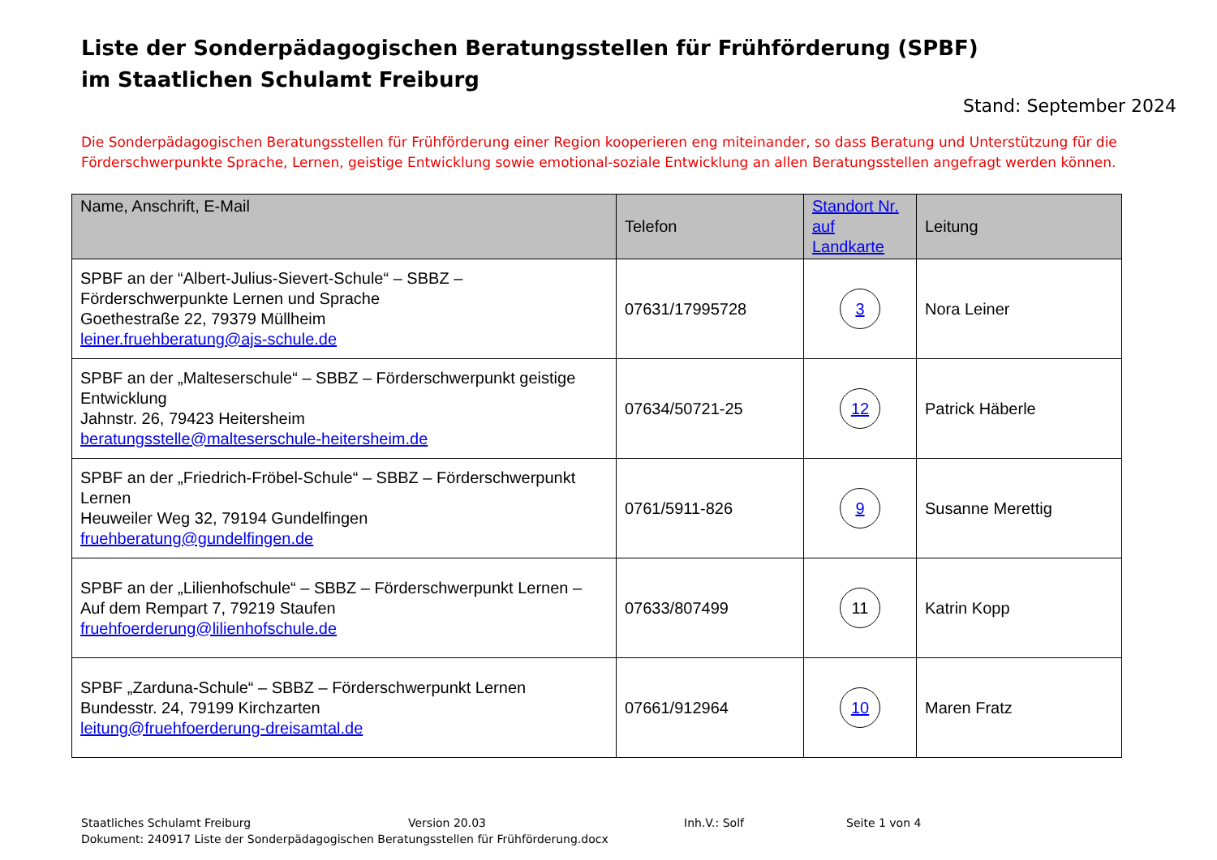Liste der Sonderpädagogischen Beratungsstellen für Frühförderung (SPBF)
im Staatlichen Schulamt Freiburg
Stand: September 2024
Die Sonderpädagogischen Beratungsstellen für Frühförderung einer Region kooperieren eng miteinander, so dass Beratung und Unterstützung für die Förderschwerpunkte Sprache, Lernen, geistige Entwicklung sowie emotional-soziale Entwicklung an allen Beratungsstellen angefragt werden können.
| Name, Anschrift, E-Mail | Telefon | Standort Nr. auf Landkarte | Leitung |
| --- | --- | --- | --- |
| SPBF an der “Albert-Julius-Sievert-Schule“ – SBBZ – Förderschwerpunkte Lernen und Sprache Goethestraße 22, 79379 Müllheim leiner.fruehberatung@ajs-schule.de | 07631/17995728 | 3 | Nora Leiner |
| SPBF an der „Malteserschule“ – SBBZ – Förderschwerpunkt geistige Entwicklung Jahnstr. 26, 79423 Heitersheim beratungsstelle@malteserschule-heitersheim.de | 07634/50721-25 | 12 | Patrick Häberle |
| SPBF an der „Friedrich-Fröbel-Schule“ – SBBZ – Förderschwerpunkt Lernen Heuweiler Weg 32, 79194 Gundelfingen fruehberatung@gundelfingen.de | 0761/5911-826 | 9 | Susanne Merettig |
| SPBF an der „Lilienhofschule“ – SBBZ – Förderschwerpunkt Lernen – Auf dem Rempart 7, 79219 Staufen fruehfoerderung@lilienhofschule.de | 07633/807499 | 11 | Katrin Kopp |
| SPBF „Zarduna-Schule“ – SBBZ – Förderschwerpunkt Lernen Bundesstr. 24, 79199 Kirchzarten leitung@fruehfoerderung-dreisamtal.de | 07661/912964 | 10 | Maren Fratz |
Staatliches Schulamt Freiburg Version 20.03 Inh.V.: Solf Seite 1 von 4
Dokument: 240917 Liste der Sonderpädagogischen Beratungsstellen für Frühförderung.docx